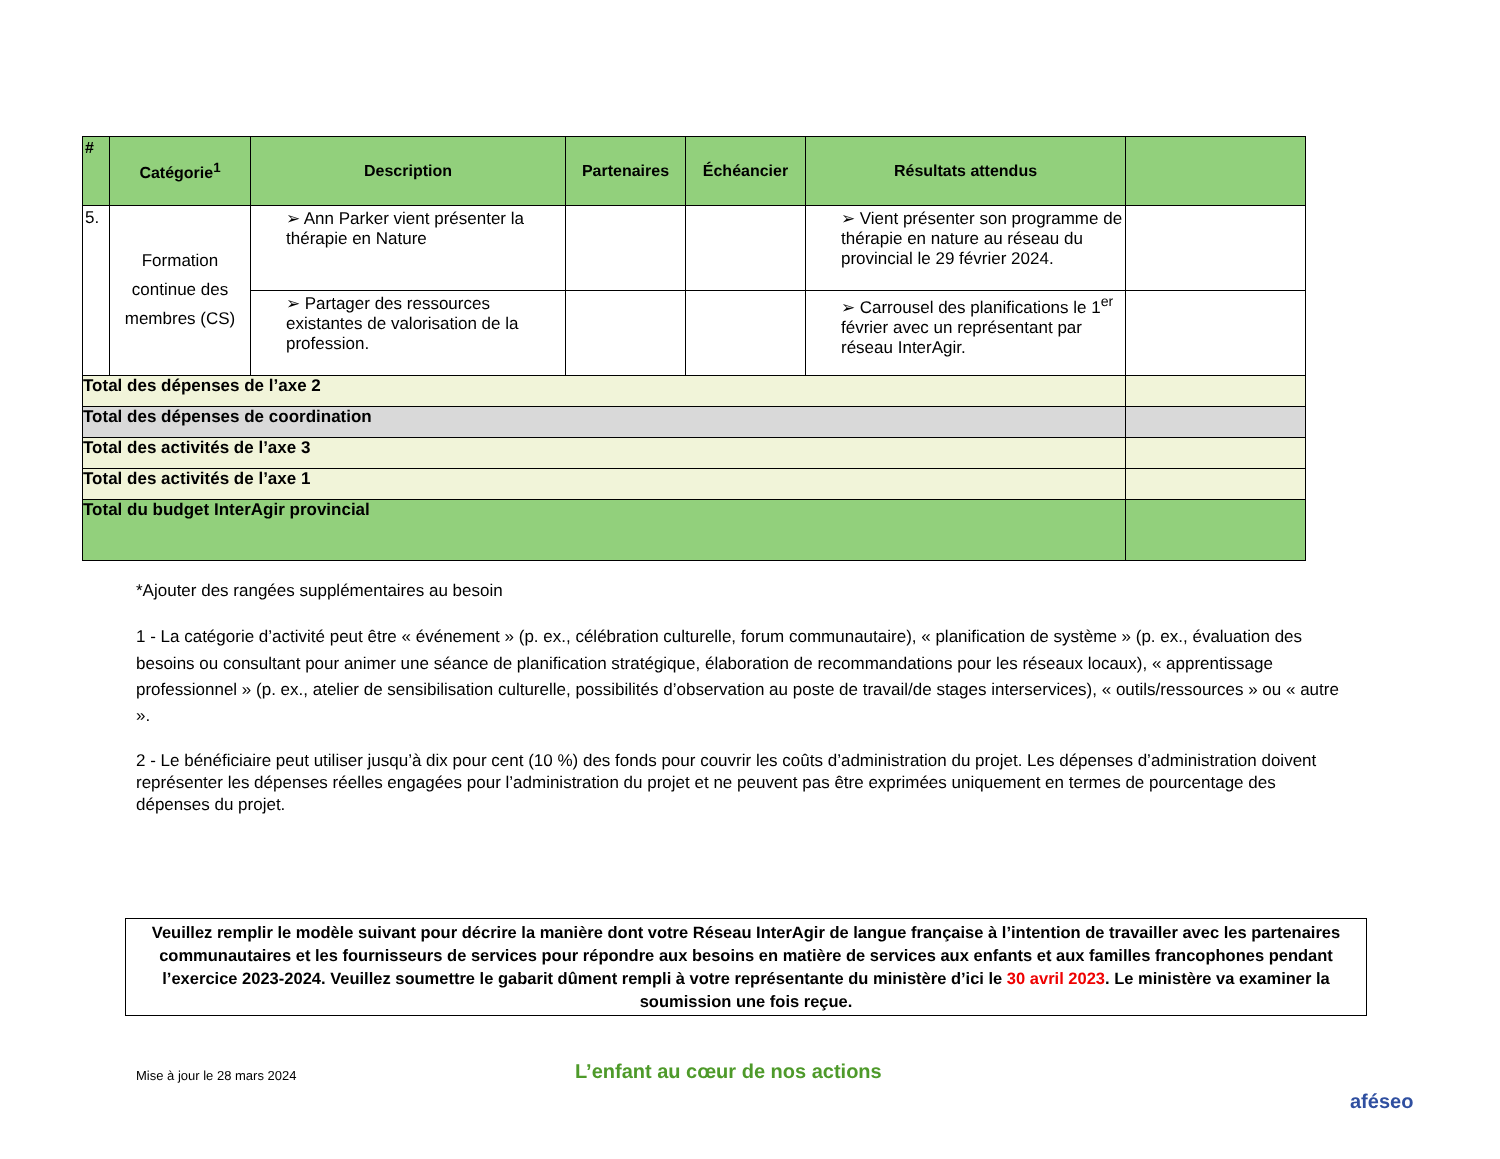| # | Catégorie<sup>1</sup> | Description | Partenaires | Échéancier | Résultats attendus | |
| --- | --- | --- | --- | --- | --- | --- |
| 5. | Formation continue des membres (CS) | ➢ Ann Parker vient présenter la thérapie en Nature | | | ➢ Vient présenter son programme de thérapie en nature au réseau du provincial le 29 février 2024. | |
| | | ➢ Partager des ressources existantes de valorisation de la profession. | | | ➢ Carrousel des planifications le 1<sup>er</sup> février avec un représentant par réseau InterAgir. | |
| Total des dépenses de l’axe 2 | | | | | | |
| Total des dépenses de coordination | | | | | | |
| Total des activités de l’axe 3 | | | | | | |
| Total des activités de l’axe 1 | | | | | | |
| Total du budget InterAgir provincial | | | | | | |
*Ajouter des rangées supplémentaires au besoin
1 - La catégorie d’activité peut être « événement » (p. ex., célébration culturelle, forum communautaire), « planification de système » (p. ex., évaluation des besoins ou consultant pour animer une séance de planification stratégique, élaboration de recommandations pour les réseaux locaux), « apprentissage professionnel » (p. ex., atelier de sensibilisation culturelle, possibilités d’observation au poste de travail/de stages interservices), « outils/ressources » ou « autre ».
2 - Le bénéficiaire peut utiliser jusqu’à dix pour cent (10 %) des fonds pour couvrir les coûts d’administration du projet. Les dépenses d’administration doivent représenter les dépenses réelles engagées pour l’administration du projet et ne peuvent pas être exprimées uniquement en termes de pourcentage des dépenses du projet.
Veuillez remplir le modèle suivant pour décrire la manière dont votre Réseau InterAgir de langue française à l’intention de travailler avec les partenaires communautaires et les fournisseurs de services pour répondre aux besoins en matière de services aux enfants et aux familles francophones pendant l’exercice 2023-2024. Veuillez soumettre le gabarit dûment rempli à votre représentante du ministère d’ici le 30 avril 2023. Le ministère va examiner la soumission une fois reçue.
Mise à jour le 28 mars 2024
L’enfant au cœur de nos actions
aféseo